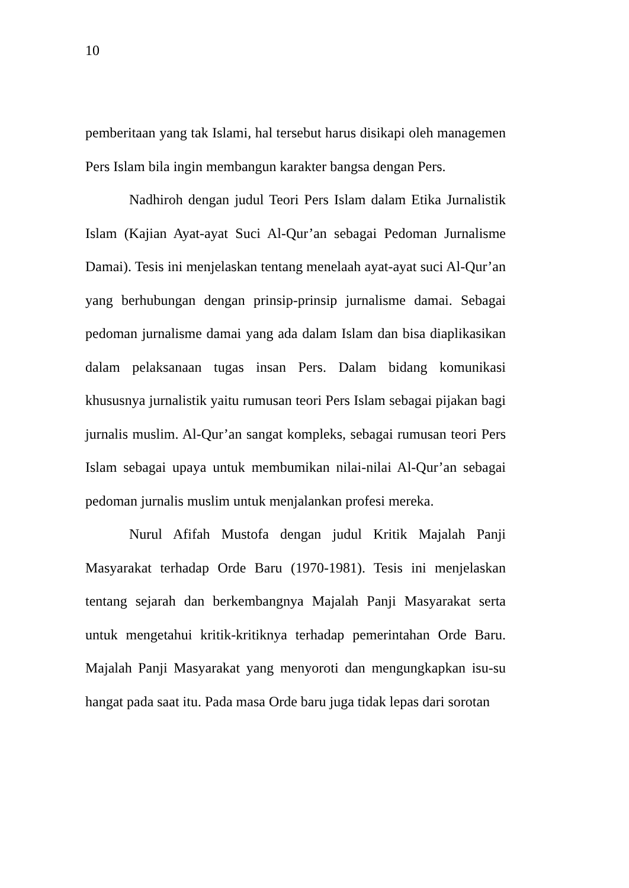10
pemberitaan yang tak Islami, hal tersebut harus disikapi oleh managemen Pers Islam bila ingin membangun karakter bangsa dengan Pers.
Nadhiroh dengan judul Teori Pers Islam dalam Etika Jurnalistik Islam (Kajian Ayat-ayat Suci Al-Qur’an sebagai Pedoman Jurnalisme Damai). Tesis ini menjelaskan tentang menelaah ayat-ayat suci Al-Qur’an yang berhubungan dengan prinsip-prinsip jurnalisme damai. Sebagai pedoman jurnalisme damai yang ada dalam Islam dan bisa diaplikasikan dalam pelaksanaan tugas insan Pers. Dalam bidang komunikasi khususnya jurnalistik yaitu rumusan teori Pers Islam sebagai pijakan bagi jurnalis muslim. Al-Qur’an sangat kompleks, sebagai rumusan teori Pers Islam sebagai upaya untuk membumikan nilai-nilai Al-Qur’an sebagai pedoman jurnalis muslim untuk menjalankan profesi mereka.
Nurul Afifah Mustofa dengan judul Kritik Majalah Panji Masyarakat terhadap Orde Baru (1970-1981). Tesis ini menjelaskan tentang sejarah dan berkembangnya Majalah Panji Masyarakat serta untuk mengetahui kritik-kritiknya terhadap pemerintahan Orde Baru. Majalah Panji Masyarakat yang menyoroti dan mengungkapkan isu-su hangat pada saat itu. Pada masa Orde baru juga tidak lepas dari sorotan